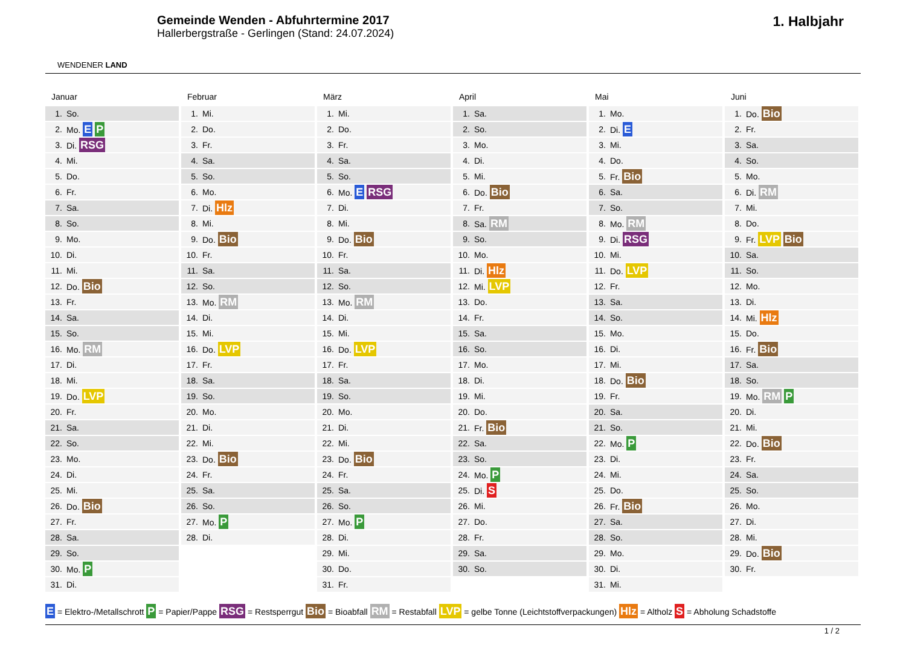WENDENER LAND
Gemeinde Wenden - Abfuhrtermine 2017
Hallerbergstraße - Gerlingen (Stand: 24.07.2024)
1. Halbjahr
Januar
| 1. | So. |
| 2. | Mo. E P |
| 3. | Di. RSG |
| 4. | Mi. |
| 5. | Do. |
| 6. | Fr. |
| 7. | Sa. |
| 8. | So. |
| 9. | Mo. |
| 10. | Di. |
| 11. | Mi. |
| 12. | Do. Bio |
| 13. | Fr. |
| 14. | Sa. |
| 15. | So. |
| 16. | Mo. RM |
| 17. | Di. |
| 18. | Mi. |
| 19. | Do. LVP |
| 20. | Fr. |
| 21. | Sa. |
| 22. | So. |
| 23. | Mo. |
| 24. | Di. |
| 25. | Mi. |
| 26. | Do. Bio |
| 27. | Fr. |
| 28. | Sa. |
| 29. | So. |
| 30. | Mo. P |
| 31. | Di. |
Februar
| 1. | Mi. |
| 2. | Do. |
| 3. | Fr. |
| 4. | Sa. |
| 5. | So. |
| 6. | Mo. |
| 7. | Di. Hlz |
| 8. | Mi. |
| 9. | Do. Bio |
| 10. | Fr. |
| 11. | Sa. |
| 12. | So. |
| 13. | Mo. RM |
| 14. | Di. |
| 15. | Mi. |
| 16. | Do. LVP |
| 17. | Fr. |
| 18. | Sa. |
| 19. | So. |
| 20. | Mo. |
| 21. | Di. |
| 22. | Mi. |
| 23. | Do. Bio |
| 24. | Fr. |
| 25. | Sa. |
| 26. | So. |
| 27. | Mo. P |
| 28. | Di. |
März
| 1. | Mi. |
| 2. | Do. |
| 3. | Fr. |
| 4. | Sa. |
| 5. | So. |
| 6. | Mo. E RSG |
| 7. | Di. |
| 8. | Mi. |
| 9. | Do. Bio |
| 10. | Fr. |
| 11. | Sa. |
| 12. | So. |
| 13. | Mo. RM |
| 14. | Di. |
| 15. | Mi. |
| 16. | Do. LVP |
| 17. | Fr. |
| 18. | Sa. |
| 19. | So. |
| 20. | Mo. |
| 21. | Di. |
| 22. | Mi. |
| 23. | Do. Bio |
| 24. | Fr. |
| 25. | Sa. |
| 26. | So. |
| 27. | Mo. P |
| 28. | Di. |
| 29. | Mi. |
| 30. | Do. |
| 31. | Fr. |
April
| 1. | Sa. |
| 2. | So. |
| 3. | Mo. |
| 4. | Di. |
| 5. | Mi. |
| 6. | Do. Bio |
| 7. | Fr. |
| 8. | Sa. RM |
| 9. | So. |
| 10. | Mo. |
| 11. | Di. Hlz |
| 12. | Mi. LVP |
| 13. | Do. |
| 14. | Fr. |
| 15. | Sa. |
| 16. | So. |
| 17. | Mo. |
| 18. | Di. |
| 19. | Mi. |
| 20. | Do. |
| 21. | Fr. Bio |
| 22. | Sa. |
| 23. | So. |
| 24. | Mo. P |
| 25. | Di. S |
| 26. | Mi. |
| 27. | Do. |
| 28. | Fr. |
| 29. | Sa. |
| 30. | So. |
Mai
| 1. | Mo. |
| 2. | Di. E |
| 3. | Mi. |
| 4. | Do. |
| 5. | Fr. Bio |
| 6. | Sa. |
| 7. | So. |
| 8. | Mo. RM |
| 9. | Di. RSG |
| 10. | Mi. |
| 11. | Do. LVP |
| 12. | Fr. |
| 13. | Sa. |
| 14. | So. |
| 15. | Mo. |
| 16. | Di. |
| 17. | Mi. |
| 18. | Do. Bio |
| 19. | Fr. |
| 20. | Sa. |
| 21. | So. |
| 22. | Mo. P |
| 23. | Di. |
| 24. | Mi. |
| 25. | Do. |
| 26. | Fr. Bio |
| 27. | Sa. |
| 28. | So. |
| 29. | Mo. |
| 30. | Di. |
| 31. | Mi. |
Juni
| 1. | Do. Bio |
| 2. | Fr. |
| 3. | Sa. |
| 4. | So. |
| 5. | Mo. |
| 6. | Di. RM |
| 7. | Mi. |
| 8. | Do. |
| 9. | Fr. LVP Bio |
| 10. | Sa. |
| 11. | So. |
| 12. | Mo. |
| 13. | Di. |
| 14. | Mi. Hlz |
| 15. | Do. |
| 16. | Fr. Bio |
| 17. | Sa. |
| 18. | So. |
| 19. | Mo. RM P |
| 20. | Di. |
| 21. | Mi. |
| 22. | Do. Bio |
| 23. | Fr. |
| 24. | Sa. |
| 25. | So. |
| 26. | Mo. |
| 27. | Di. |
| 28. | Mi. |
| 29. | Do. Bio |
| 30. | Fr. |
E = Elektro-/Metallschrott P = Papier/Pappe RSG = Restsperrgut Bio = Bioabfall RM = Restabfall LVP = gelbe Tonne (Leichtstoffverpackungen) Hlz = Altholz S = Abholung Schadstoffe
1 / 2